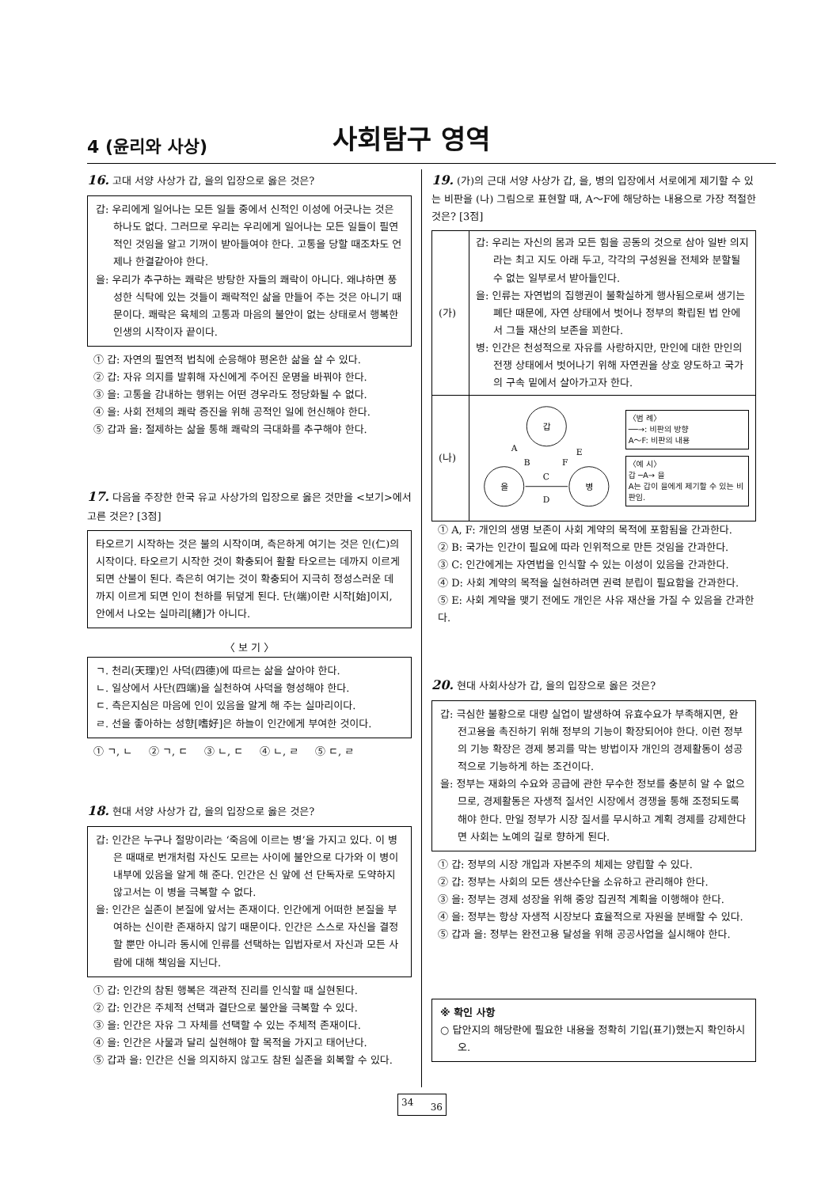4 (윤리와 사상) 사회탐구 영역
16. 고대 서양 사상가 갑, 을의 입장으로 옳은 것은?
갑: 우리에게 일어나는 모든 일들 중에서 신적인 이성에 어긋나는 것은 하나도 없다. 그러므로 우리는 우리에게 일어나는 모든 일들이 필연적인 것임을 알고 기꺼이 받아들여야 한다. 고통을 당할 때조차도 언제나 한결같아야 한다.
을: 우리가 추구하는 쾌락은 방탕한 자들의 쾌락이 아니다. 왜냐하면 풍성한 식탁에 있는 것들이 쾌락적인 삶을 만들어 주는 것은 아니기 때문이다. 쾌락은 육체의 고통과 마음의 불안이 없는 상태로서 행복한 인생의 시작이자 끝이다.
① 갑: 자연의 필연적 법칙에 순응해야 평온한 삶을 살 수 있다.
② 갑: 자유 의지를 발휘해 자신에게 주어진 운명을 바꿔야 한다.
③ 을: 고통을 감내하는 행위는 어떤 경우라도 정당화될 수 없다.
④ 을: 사회 전체의 쾌락 증진을 위해 공적인 일에 헌신해야 한다.
⑤ 갑과 을: 절제하는 삶을 통해 쾌락의 극대화를 추구해야 한다.
17. 다음을 주장한 한국 유교 사상가의 입장으로 옳은 것만을 <보기>에서 고른 것은? [3점]
타오르기 시작하는 것은 불의 시작이며, 측은하게 여기는 것은 인(仁)의 시작이다. 타오르기 시작한 것이 확충되어 활활 타오르는 데까지 이르게 되면 산불이 된다. 측은히 여기는 것이 확충되어 지극히 정성스러운 데까지 이르게 되면 인이 천하를 뒤덮게 된다. 단(端)이란 시작[始]이지, 안에서 나오는 실마리[緖]가 아니다.
〈 보 기 〉
ㄱ. 천리(天理)인 사덕(四德)에 따르는 삶을 살아야 한다.
ㄴ. 일상에서 사단(四端)을 실천하여 사덕을 형성해야 한다.
ㄷ. 측은지심은 마음에 인이 있음을 알게 해 주는 실마리이다.
ㄹ. 선을 좋아하는 성향[嗜好]은 하늘이 인간에게 부여한 것이다.
① ㄱ, ㄴ ② ㄱ, ㄷ ③ ㄴ, ㄷ ④ ㄴ, ㄹ ⑤ ㄷ, ㄹ
18. 현대 서양 사상가 갑, 을의 입장으로 옳은 것은?
갑: 인간은 누구나 절망이라는 ‘죽음에 이르는 병’을 가지고 있다. 이 병은 때때로 번개처럼 자신도 모르는 사이에 불안으로 다가와 이 병이 내부에 있음을 알게 해 준다. 인간은 신 앞에 선 단독자로 도약하지 않고서는 이 병을 극복할 수 없다.
을: 인간은 실존이 본질에 앞서는 존재이다. 인간에게 어떠한 본질을 부여하는 신이란 존재하지 않기 때문이다. 인간은 스스로 자신을 결정할 뿐만 아니라 동시에 인류를 선택하는 입법자로서 자신과 모든 사람에 대해 책임을 지닌다.
① 갑: 인간의 참된 행복은 객관적 진리를 인식할 때 실현된다.
② 갑: 인간은 주체적 선택과 결단으로 불안을 극복할 수 있다.
③ 을: 인간은 자유 그 자체를 선택할 수 있는 주체적 존재이다.
④ 을: 인간은 사물과 달리 실현해야 할 목적을 가지고 태어난다.
⑤ 갑과 을: 인간은 신을 의지하지 않고도 참된 실존을 회복할 수 있다.
19. (가)의 근대 서양 사상가 갑, 을, 병의 입장에서 서로에게 제기할 수 있는 비판을 (나) 그림으로 표현할 때, A～F에 해당하는 내용으로 가장 적절한 것은? [3점]
| (가) | 갑: 우리는 자신의 몸과 모든 힘을 공동의 것으로 삼아 일반 의지라는 최고 지도 아래 두고, 각각의 구성원을 전체와 분할될 수 없는 일부로서 받아들인다. 을: 인류는 자연법의 집행권이 불확실하게 행사됨으로써 생기는 폐단 때문에, 자연 상태에서 벗어나 정부의 확립된 법 안에서 그들 재산의 보존을 꾀한다. 병: 인간은 천성적으로 자유를 사랑하지만, 만인에 대한 만인의 전쟁 상태에서 벗어나기 위해 자연권을 상호 양도하고 국가의 구속 밑에서 살아가고자 한다. |
| (나) | 갑 을 병 A B E F C D 〈범 례〉 ──→: 비판의 방향 A～F: 비판의 내용 〈예 시〉 갑 ─A→ 을 A는 갑이 을에게 제기할 수 있는 비판임. |
① A, F: 개인의 생명 보존이 사회 계약의 목적에 포함됨을 간과한다.
② B: 국가는 인간이 필요에 따라 인위적으로 만든 것임을 간과한다.
③ C: 인간에게는 자연법을 인식할 수 있는 이성이 있음을 간과한다.
④ D: 사회 계약의 목적을 실현하려면 권력 분립이 필요함을 간과한다.
⑤ E: 사회 계약을 맺기 전에도 개인은 사유 재산을 가질 수 있음을 간과한다.
20. 현대 사회사상가 갑, 을의 입장으로 옳은 것은?
갑: 극심한 불황으로 대량 실업이 발생하여 유효수요가 부족해지면, 완전고용을 촉진하기 위해 정부의 기능이 확장되어야 한다. 이런 정부의 기능 확장은 경제 붕괴를 막는 방법이자 개인의 경제활동이 성공적으로 기능하게 하는 조건이다.
을: 정부는 재화의 수요와 공급에 관한 무수한 정보를 충분히 알 수 없으므로, 경제활동은 자생적 질서인 시장에서 경쟁을 통해 조정되도록 해야 한다. 만일 정부가 시장 질서를 무시하고 계획 경제를 강제한다면 사회는 노예의 길로 향하게 된다.
① 갑: 정부의 시장 개입과 자본주의 체제는 양립할 수 있다.
② 갑: 정부는 사회의 모든 생산수단을 소유하고 관리해야 한다.
③ 을: 정부는 경제 성장을 위해 중앙 집권적 계획을 이행해야 한다.
④ 을: 정부는 항상 자생적 시장보다 효율적으로 자원을 분배할 수 있다.
⑤ 갑과 을: 정부는 완전고용 달성을 위해 공공사업을 실시해야 한다.
※ 확인 사항
○ 답안지의 해당란에 필요한 내용을 정확히 기입(표기)했는지 확인하시오.
34
36